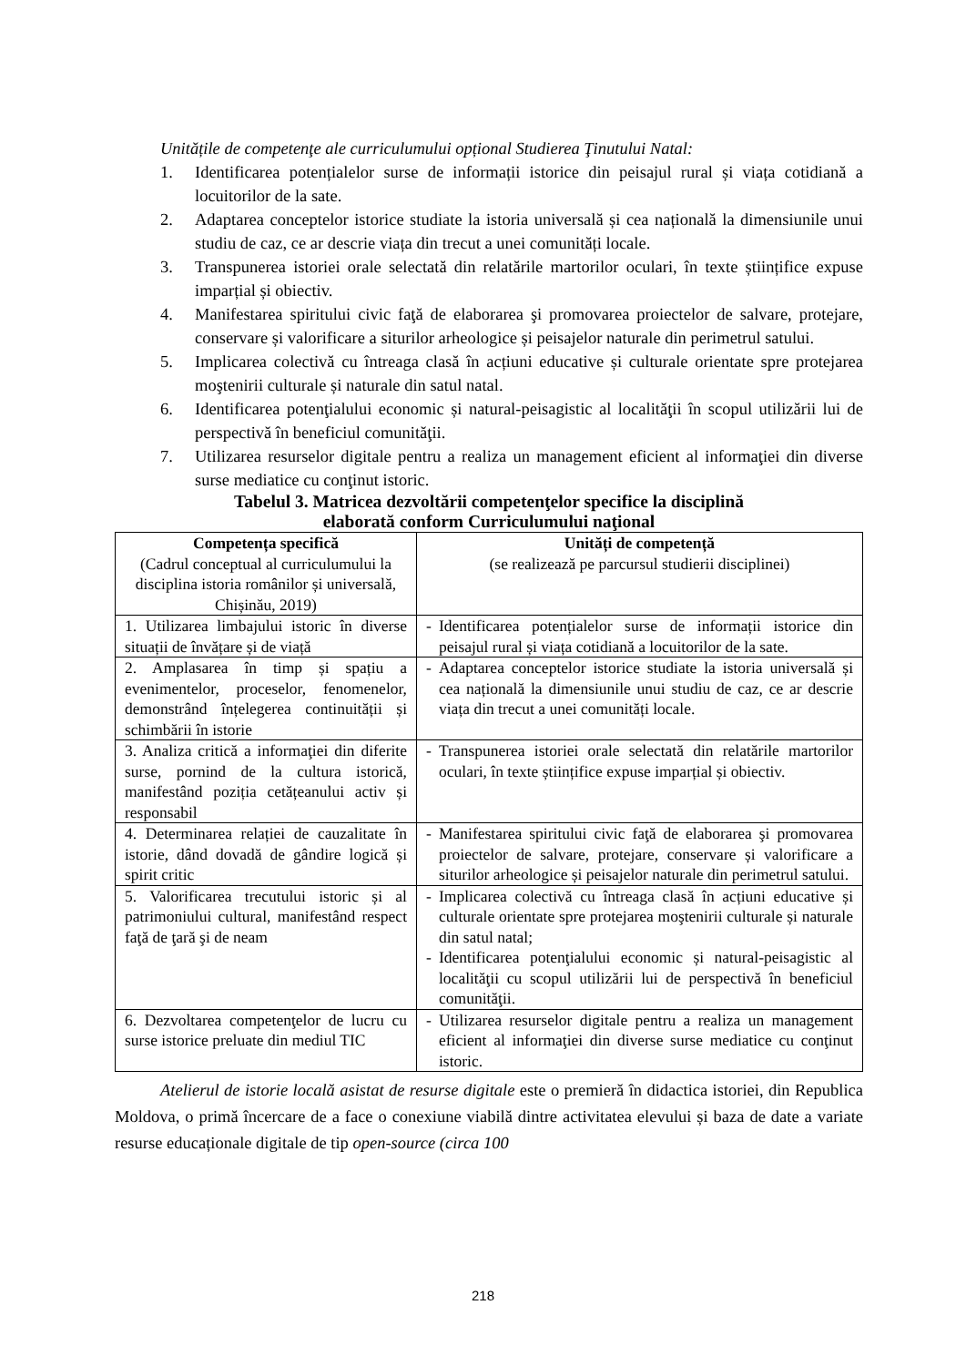Unitățile de competenţe ale curriculumului opțional Studierea Ţinutului Natal:
1. Identificarea potențialelor surse de informații istorice din peisajul rural și viața cotidiană a locuitorilor de la sate.
2. Adaptarea conceptelor istorice studiate la istoria universală și cea națională la dimensiunile unui studiu de caz, ce ar descrie viața din trecut a unei comunități locale.
3. Transpunerea istoriei orale selectată din relatările martorilor oculari, în texte științifice expuse imparțial și obiectiv.
4. Manifestarea spiritului civic faţă de elaborarea şi promovarea proiectelor de salvare, protejare, conservare și valorificare a siturilor arheologice și peisajelor naturale din perimetrul satului.
5. Implicarea colectivă cu întreaga clasă în acțiuni educative și culturale orientate spre protejarea moştenirii culturale și naturale din satul natal.
6. Identificarea potenţialului economic și natural-peisagistic al localităţii în scopul utilizării lui de perspectivă în beneficiul comunităţii.
7. Utilizarea resurselor digitale pentru a realiza un management eficient al informaţiei din diverse surse mediatice cu conţinut istoric.
Tabelul 3. Matricea dezvoltării competenţelor specifice la disciplină
elaborată conform Curriculumului naţional
| Competența specifică (Cadrul conceptual al curriculumului la disciplina istoria românilor și universală, Chișinău, 2019) | Unități de competență (se realizează pe parcursul studierii disciplinei) |
| --- | --- |
| 1. Utilizarea limbajului istoric în diverse situații de învățare și de viață | - Identificarea potențialelor surse de informații istorice din peisajul rural și viața cotidiană a locuitorilor de la sate. |
| 2. Amplasarea în timp și spațiu a evenimentelor, proceselor, fenomenelor, demonstrând înțelegerea continuității și schimbării în istorie | - Adaptarea conceptelor istorice studiate la istoria universală și cea națională la dimensiunile unui studiu de caz, ce ar descrie viața din trecut a unei comunități locale. |
| 3. Analiza critică a informaţiei din diferite surse, pornind de la cultura istorică, manifestând poziția cetățeanului activ și responsabil | - Transpunerea istoriei orale selectată din relatările martorilor oculari, în texte științifice expuse imparțial și obiectiv. |
| 4. Determinarea relației de cauzalitate în istorie, dând dovadă de gândire logică și spirit critic | - Manifestarea spiritului civic faţă de elaborarea şi promovarea proiectelor de salvare, protejare, conservare și valorificare a siturilor arheologice și peisajelor naturale din perimetrul satului. |
| 5. Valorificarea trecutului istoric și al patrimoniului cultural, manifestând respect faţă de ţară şi de neam | - Implicarea colectivă cu întreaga clasă în acțiuni educative și culturale orientate spre protejarea moştenirii culturale și naturale din satul natal; - Identificarea potenţialului economic și natural-peisagistic al localităţii cu scopul utilizării lui de perspectivă în beneficiul comunităţii. |
| 6. Dezvoltarea competenţelor de lucru cu surse istorice preluate din mediul TIC | - Utilizarea resurselor digitale pentru a realiza un management eficient al informaţiei din diverse surse mediatice cu conţinut istoric. |
Atelierul de istorie locală asistat de resurse digitale este o premieră în didactica istoriei, din Republica Moldova, o primă încercare de a face o conexiune viabilă dintre activitatea elevului și baza de date a variate resurse educaționale digitale de tip open-source (circa 100
218